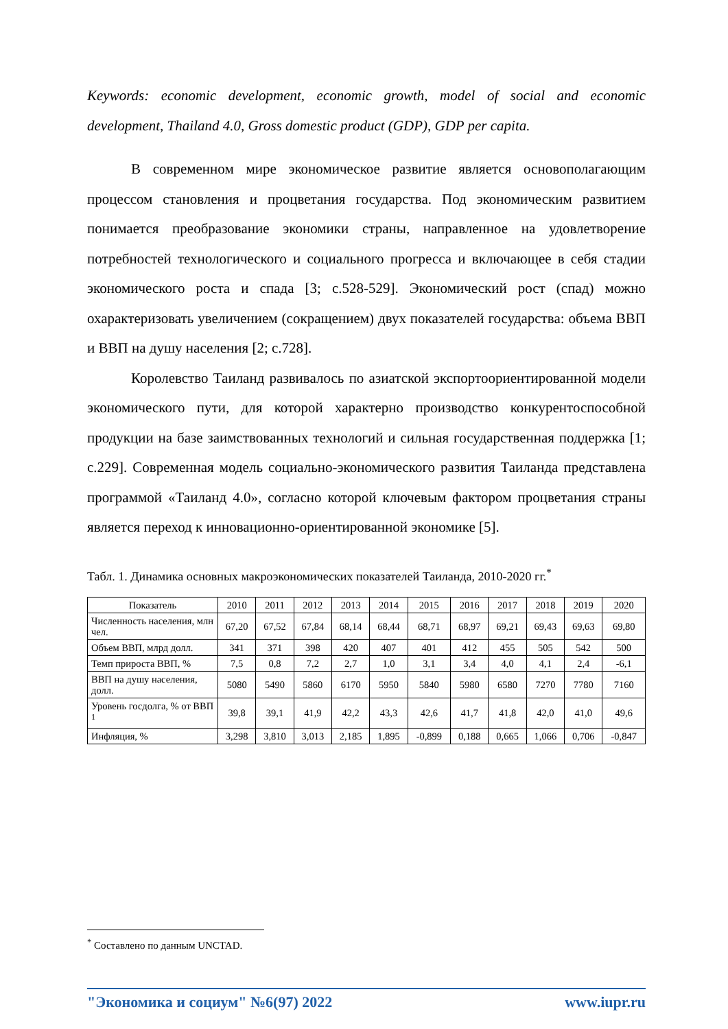Keywords: economic development, economic growth, model of social and economic development, Thailand 4.0, Gross domestic product (GDP), GDP per capita.
В современном мире экономическое развитие является основополагающим процессом становления и процветания государства. Под экономическим развитием понимается преобразование экономики страны, направленное на удовлетворение потребностей технологического и социального прогресса и включающее в себя стадии экономического роста и спада [3; с.528-529]. Экономический рост (спад) можно охарактеризовать увеличением (сокращением) двух показателей государства: объема ВВП и ВВП на душу населения [2; с.728].
Королевство Таиланд развивалось по азиатской экспортоориентированной модели экономического пути, для которой характерно производство конкурентоспособной продукции на базе заимствованных технологий и сильная государственная поддержка [1; с.229]. Современная модель социально-экономического развития Таиланда представлена программой «Таиланд 4.0», согласно которой ключевым фактором процветания страны является переход к инновационно-ориентированной экономике [5].
Табл. 1. Динамика основных макроэкономических показателей Таиланда, 2010-2020 гг.<sup>*</sup>
| Показатель | 2010 | 2011 | 2012 | 2013 | 2014 | 2015 | 2016 | 2017 | 2018 | 2019 | 2020 |
| --- | --- | --- | --- | --- | --- | --- | --- | --- | --- | --- | --- |
| Численность населения, млн чел. | 67,20 | 67,52 | 67,84 | 68,14 | 68,44 | 68,71 | 68,97 | 69,21 | 69,43 | 69,63 | 69,80 |
| Объем ВВП, млрд долл. | 341 | 371 | 398 | 420 | 407 | 401 | 412 | 455 | 505 | 542 | 500 |
| Темп прироста ВВП, % | 7,5 | 0,8 | 7,2 | 2,7 | 1,0 | 3,1 | 3,4 | 4,0 | 4,1 | 2,4 | -6,1 |
| ВВП на душу населения, долл. | 5080 | 5490 | 5860 | 6170 | 5950 | 5840 | 5980 | 6580 | 7270 | 7780 | 7160 |
| Уровень госдолга, % от ВВП <sup>1</sup> | 39,8 | 39,1 | 41,9 | 42,2 | 43,3 | 42,6 | 41,7 | 41,8 | 42,0 | 41,0 | 49,6 |
| Инфляция, % | 3,298 | 3,810 | 3,013 | 2,185 | 1,895 | -0,899 | 0,188 | 0,665 | 1,066 | 0,706 | -0,847 |
<sup>*</sup> Составлено по данным UNCTAD.
"Экономика и социум" №6(97) 2022 www.iupr.ru